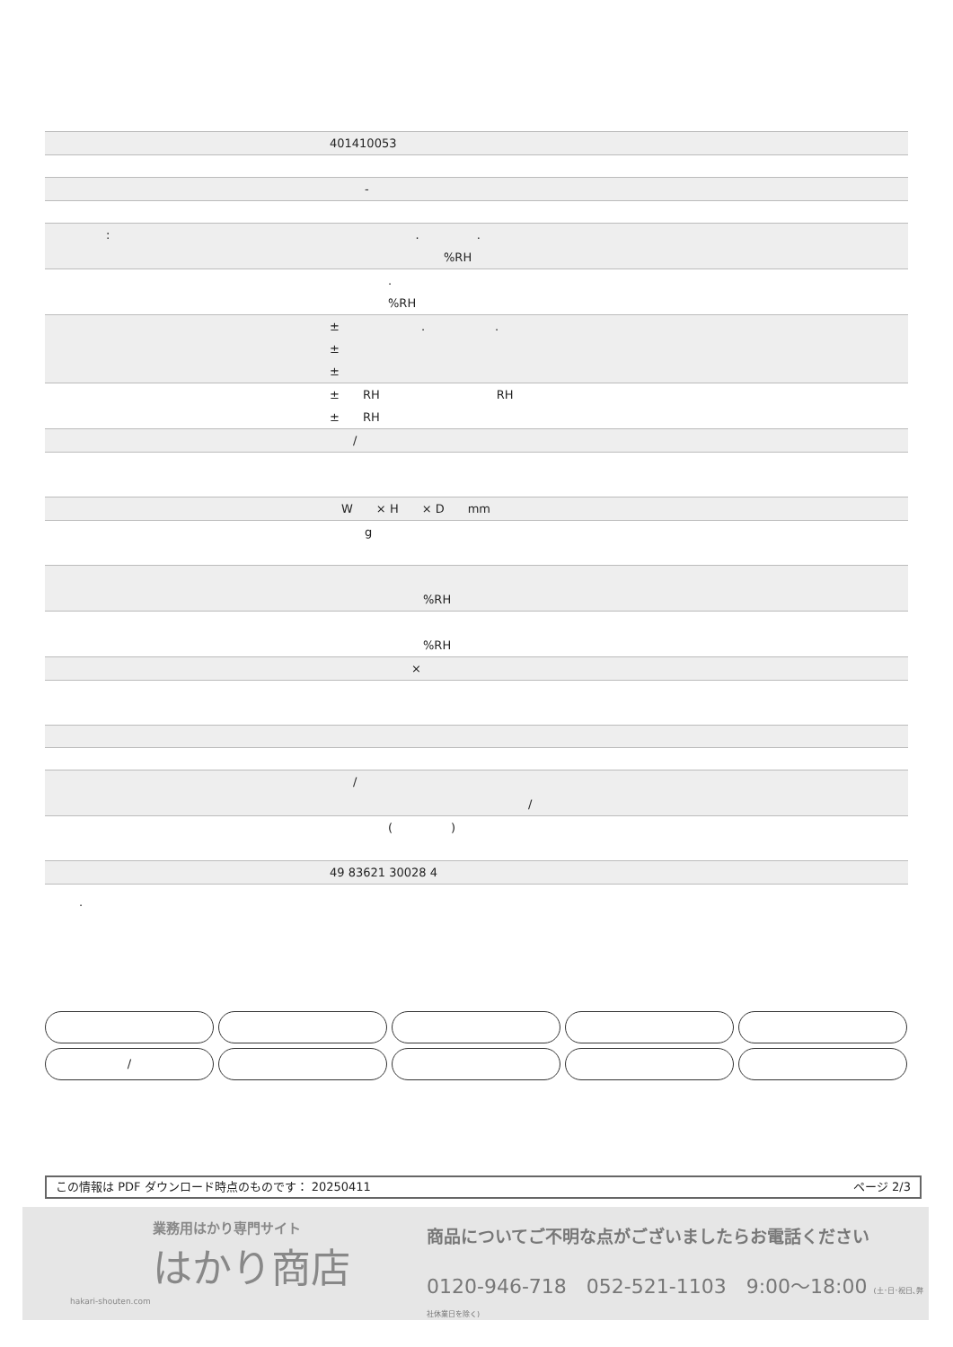| 401410053 |
| - |
| : . . %RH |
| . %RH |
| ± . . ± ± |
| ± RH RH ± RH |
| / |
| W × H × D mm |
| g |
| %RH |
| %RH |
| × |
| / / |
| ( ) |
| 49 83621 30028 4 |
.
/
この情報は PDF ダウンロード時点のものです： 20250411 ページ 2/3
業務用はかり専門サイト
はかり商店
hakari-shouten.com
商品についてご不明な点がございましたらお電話ください
0120-946-718　052-521-1103　9:00〜18:00 (土･日･祝日､弊社休業日を除く)